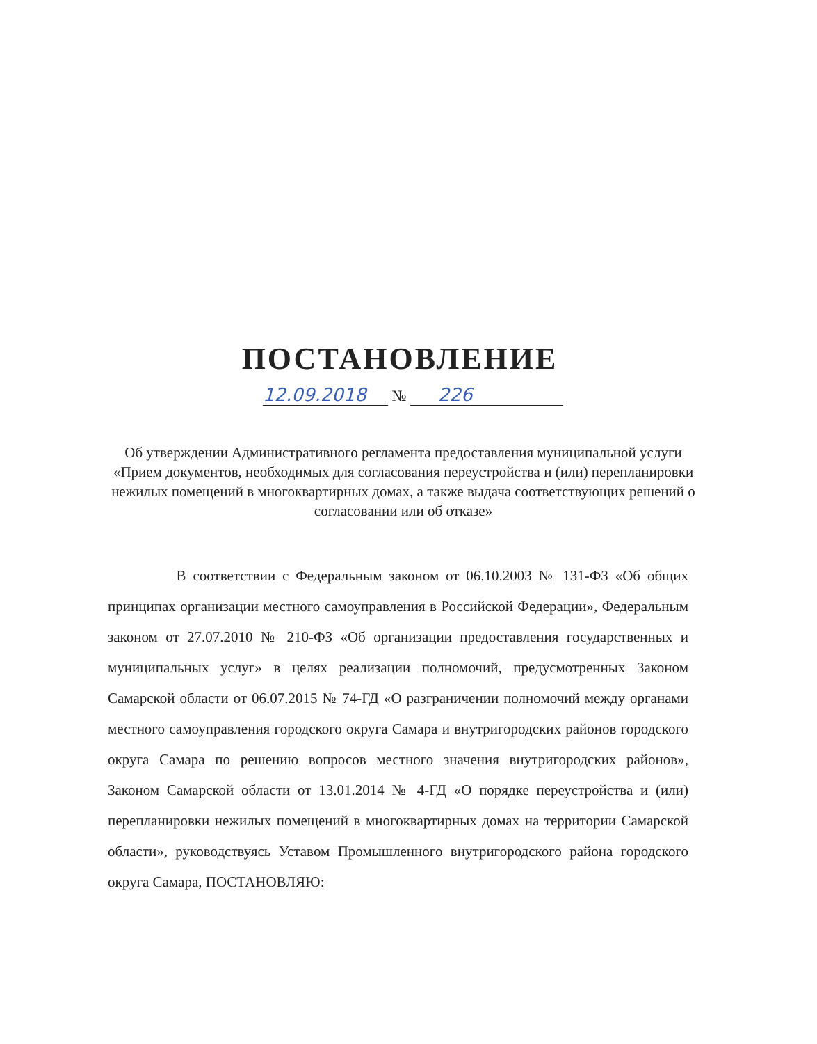ПОСТАНОВЛЕНИЕ
12.09.2018 № 226
Об утверждении Административного регламента предоставления муниципальной услуги «Прием документов, необходимых для согласования переустройства и (или) перепланировки нежилых помещений в многоквартирных домах, а также выдача соответствующих решений о согласовании или об отказе»
В соответствии с Федеральным законом от 06.10.2003 № 131-ФЗ «Об общих принципах организации местного самоуправления в Российской Федерации», Федеральным законом от 27.07.2010 № 210-ФЗ «Об организации предоставления государственных и муниципальных услуг» в целях реализации полномочий, предусмотренных Законом Самарской области от 06.07.2015 № 74-ГД «О разграничении полномочий между органами местного самоуправления городского округа Самара и внутригородских районов городского округа Самара по решению вопросов местного значения внутригородских районов», Законом Самарской области от 13.01.2014 № 4-ГД «О порядке переустройства и (или) перепланировки нежилых помещений в многоквартирных домах на территории Самарской области», руководствуясь Уставом Промышленного внутригородского района городского округа Самара, ПОСТАНОВЛЯЮ: